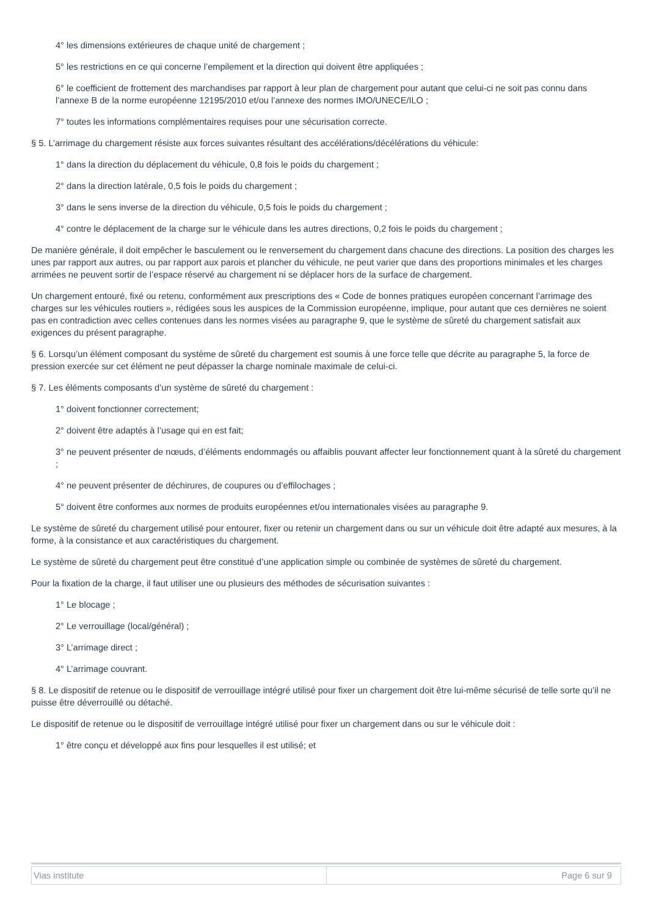4° les dimensions extérieures de chaque unité de chargement ;
5° les restrictions en ce qui concerne l’empilement et la direction qui doivent être appliquées ;
6° le coefficient de frottement des marchandises par rapport à leur plan de chargement pour autant que celui-ci ne soit pas connu dans l’annexe B de la norme européenne 12195/2010 et/ou l’annexe des normes IMO/UNECE/ILO ;
7° toutes les informations complémentaires requises pour une sécurisation correcte.
§ 5. L’arrimage du chargement résiste aux forces suivantes résultant des accélérations/décélérations du véhicule:
1° dans la direction du déplacement du véhicule, 0,8 fois le poids du chargement ;
2° dans la direction latérale, 0,5 fois le poids du chargement ;
3° dans le sens inverse de la direction du véhicule, 0,5 fois le poids du chargement ;
4° contre le déplacement de la charge sur le véhicule dans les autres directions, 0,2 fois le poids du chargement ;
De manière générale, il doit empêcher le basculement ou le renversement du chargement dans chacune des directions. La position des charges les unes par rapport aux autres, ou par rapport aux parois et plancher du véhicule, ne peut varier que dans des proportions minimales et les charges arrimées ne peuvent sortir de l’espace réservé au chargement ni se déplacer hors de la surface de chargement.
Un chargement entouré, fixé ou retenu, conformément aux prescriptions des « Code de bonnes pratiques européen concernant l’arrimage des charges sur les véhicules routiers », rédigées sous les auspices de la Commission européenne, implique, pour autant que ces dernières ne soient pas en contradiction avec celles contenues dans les normes visées au paragraphe 9, que le système de sûreté du chargement satisfait aux exigences du présent paragraphe.
§ 6. Lorsqu’un élément composant du système de sûreté du chargement est soumis à une force telle que décrite au paragraphe 5, la force de pression exercée sur cet élément ne peut dépasser la charge nominale maximale de celui-ci.
§ 7. Les éléments composants d’un système de sûreté du chargement :
1° doivent fonctionner correctement;
2° doivent être adaptés à l’usage qui en est fait;
3° ne peuvent présenter de nœuds, d’éléments endommagés ou affaiblis pouvant affecter leur fonctionnement quant à la sûreté du chargement ;
4° ne peuvent présenter de déchirures, de coupures ou d’effilochages ;
5° doivent être conformes aux normes de produits européennes et/ou internationales visées au paragraphe 9.
Le système de sûreté du chargement utilisé pour entourer, fixer ou retenir un chargement dans ou sur un véhicule doit être adapté aux mesures, à la forme, à la consistance et aux caractéristiques du chargement.
Le système de sûreté du chargement peut être constitué d’une application simple ou combinée de systèmes de sûreté du chargement.
Pour la fixation de la charge, il faut utiliser une ou plusieurs des méthodes de sécurisation suivantes :
1° Le blocage ;
2° Le verrouillage (local/général) ;
3° L’arrimage direct ;
4° L’arrimage couvrant.
§ 8. Le dispositif de retenue ou le dispositif de verrouillage intégré utilisé pour fixer un chargement doit être lui-même sécurisé de telle sorte qu’il ne puisse être déverrouillé ou détaché.
Le dispositif de retenue ou le dispositif de verrouillage intégré utilisé pour fixer un chargement dans ou sur le véhicule doit :
1° être conçu et développé aux fins pour lesquelles il est utilisé; et
| Vias institute | Page 6 sur 9 |